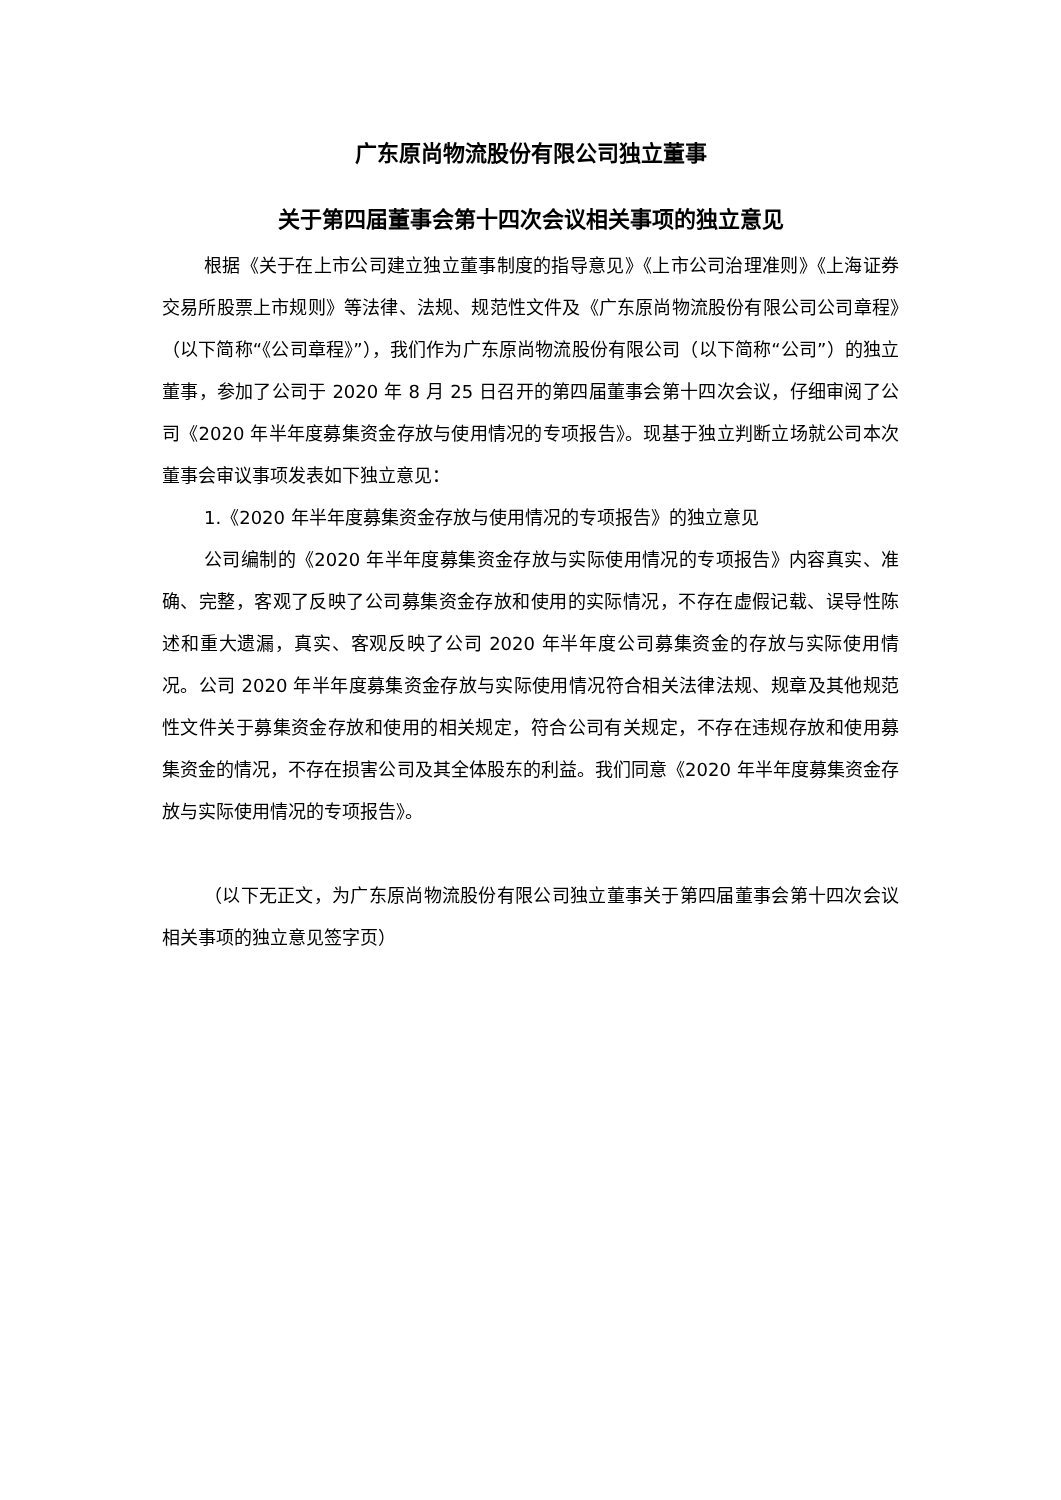广东原尚物流股份有限公司独立董事
关于第四届董事会第十四次会议相关事项的独立意见
根据《关于在上市公司建立独立董事制度的指导意见》《上市公司治理准则》《上海证券交易所股票上市规则》等法律、法规、规范性文件及《广东原尚物流股份有限公司公司章程》（以下简称“《公司章程》”），我们作为广东原尚物流股份有限公司（以下简称“公司”）的独立董事，参加了公司于 2020 年 8 月 25 日召开的第四届董事会第十四次会议，仔细审阅了公司《2020 年半年度募集资金存放与使用情况的专项报告》。现基于独立判断立场就公司本次董事会审议事项发表如下独立意见：
1.《2020 年半年度募集资金存放与使用情况的专项报告》的独立意见
公司编制的《2020 年半年度募集资金存放与实际使用情况的专项报告》内容真实、准确、完整，客观了反映了公司募集资金存放和使用的实际情况，不存在虚假记载、误导性陈述和重大遗漏，真实、客观反映了公司 2020 年半年度公司募集资金的存放与实际使用情况。公司 2020 年半年度募集资金存放与实际使用情况符合相关法律法规、规章及其他规范性文件关于募集资金存放和使用的相关规定，符合公司有关规定，不存在违规存放和使用募集资金的情况，不存在损害公司及其全体股东的利益。我们同意《2020 年半年度募集资金存放与实际使用情况的专项报告》。
（以下无正文，为广东原尚物流股份有限公司独立董事关于第四届董事会第十四次会议相关事项的独立意见签字页）